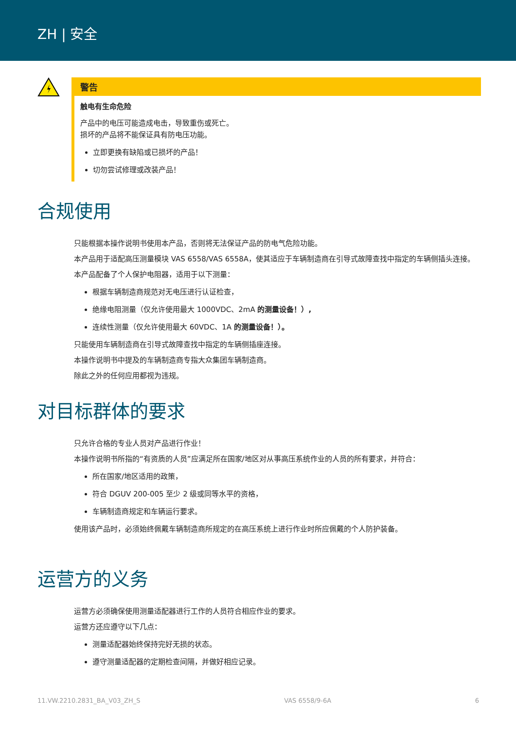ZH | 安全
警告
触电有生命危险
产品中的电压可能造成电击，导致重伤或死亡。
损坏的产品将不能保证具有防电压功能。
立即更换有缺陷或已损坏的产品！
切勿尝试修理或改装产品！
合规使用
只能根据本操作说明书使用本产品，否则将无法保证产品的防电气危险功能。
本产品用于适配高压测量模块 VAS 6558/VAS 6558A，使其适应于车辆制造商在引导式故障查找中指定的车辆侧插头连接。
本产品配备了个人保护电阻器，适用于以下测量：
根据车辆制造商规范对无电压进行认证检查，
绝缘电阻测量（仅允许使用最大 1000VDC、2mA 的测量设备！）,
连续性测量（仅允许使用最大 60VDC、1A 的测量设备！）。
只能使用车辆制造商在引导式故障查找中指定的车辆侧插座连接。
本操作说明书中提及的车辆制造商专指大众集团车辆制造商。
除此之外的任何应用都视为违规。
对目标群体的要求
只允许合格的专业人员对产品进行作业！
本操作说明书所指的“有资质的人员”应满足所在国家/地区对从事高压系统作业的人员的所有要求，并符合：
所在国家/地区适用的政策，
符合 DGUV 200-005 至少 2 级或同等水平的资格，
车辆制造商规定和车辆运行要求。
使用该产品时，必须始终佩戴车辆制造商所规定的在高压系统上进行作业时所应佩戴的个人防护装备。
运营方的义务
运营方必须确保使用测量适配器进行工作的人员符合相应作业的要求。
运营方还应遵守以下几点：
测量适配器始终保持完好无损的状态。
遵守测量适配器的定期检查间隔，并做好相应记录。
11.VW.2210.2831_BA_V03_ZH_S VAS 6558/9-6A 6